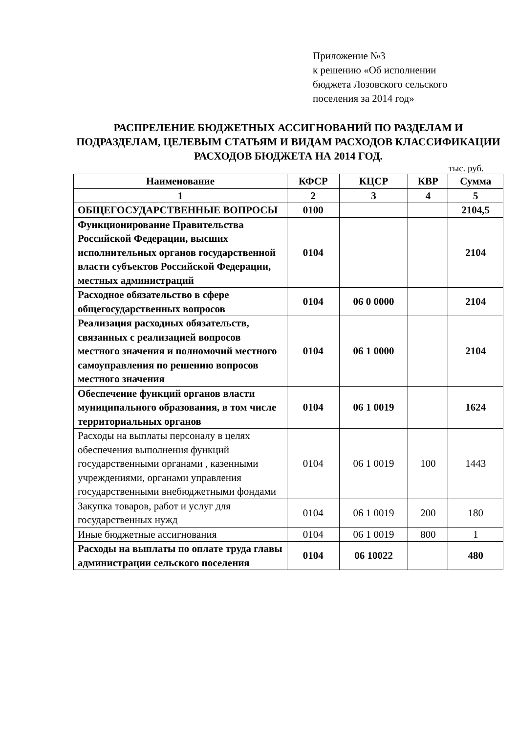Приложение №3
к решению «Об исполнении
бюджета Лозовского сельского
поселения за 2014 год»
РАСПРЕЛЕНИЕ БЮДЖЕТНЫХ АССИГНОВАНИЙ ПО РАЗДЕЛАМ И ПОДРАЗДЕЛАМ, ЦЕЛЕВЫМ СТАТЬЯМ И ВИДАМ РАСХОДОВ КЛАССИФИКАЦИИ РАСХОДОВ БЮДЖЕТА НА 2014 ГОД.
тыс. руб.
| Наименование | КФСР | КЦСР | КВР | Сумма |
| --- | --- | --- | --- | --- |
| 1 | 2 | 3 | 4 | 5 |
| ОБЩЕГОСУДАРСТВЕННЫЕ ВОПРОСЫ | 0100 | | | 2104,5 |
| Функционирование Правительства Российской Федерации, высших исполнительных органов государственной власти субъектов Российской Федерации, местных администраций | 0104 | | | 2104 |
| Расходное обязательство в сфере общегосударственных вопросов | 0104 | 06 0 0000 | | 2104 |
| Реализация расходных обязательств, связанных с реализацией вопросов местного значения и полномочий местного самоуправления по решению вопросов местного значения | 0104 | 06 1 0000 | | 2104 |
| Обеспечение функций органов власти муниципального образования, в том числе территориальных органов | 0104 | 06 1 0019 | | 1624 |
| Расходы на выплаты персоналу в целях обеспечения выполнения функций государственными органами , казенными учреждениями, органами управления государственными внебюджетными фондами | 0104 | 06 1 0019 | 100 | 1443 |
| Закупка товаров, работ и услуг для государственных нужд | 0104 | 06 1 0019 | 200 | 180 |
| Иные бюджетные ассигнования | 0104 | 06 1 0019 | 800 | 1 |
| Расходы на выплаты по оплате труда главы администрации сельского поселения | 0104 | 06 10022 | | 480 |